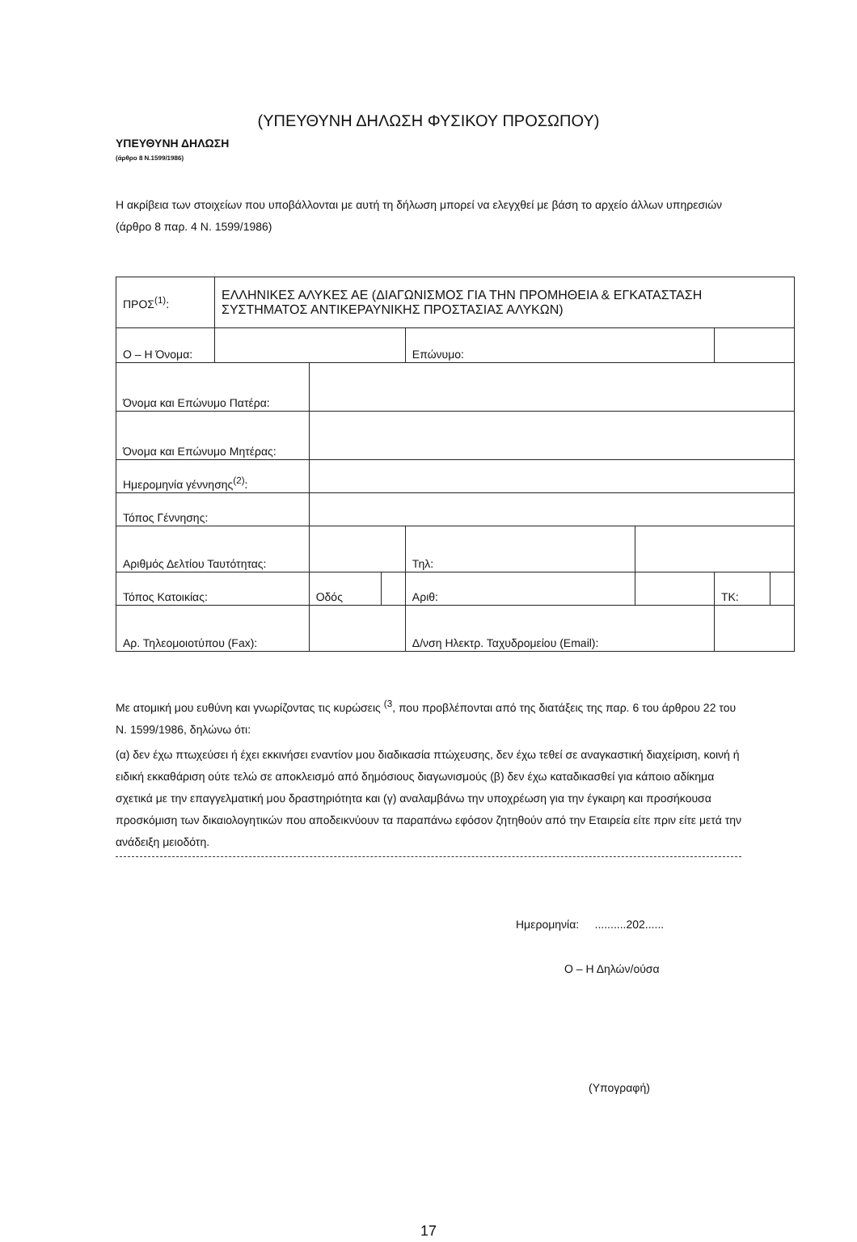(ΥΠΕΥΘΥΝΗ ΔΗΛΩΣΗ ΦΥΣΙΚΟΥ ΠΡΟΣΩΠΟΥ)
ΥΠΕΥΘΥΝΗ ΔΗΛΩΣΗ
(άρθρο 8 Ν.1599/1986)
Η ακρίβεια των στοιχείων που υποβάλλονται με αυτή τη δήλωση μπορεί να ελεγχθεί με βάση το αρχείο άλλων υπηρεσιών (άρθρο 8 παρ. 4 Ν. 1599/1986)
| ΠΡΟΣ<sup>(1)</sup>: | ΕΛΛΗΝΙΚΕΣ ΑΛΥΚΕΣ ΑΕ (ΔΙΑΓΩΝΙΣΜΟΣ ΓΙΑ ΤΗΝ ΠΡΟΜΗΘΕΙΑ & ΕΓΚΑΤΑΣΤΑΣΗ ΣΥΣΤΗΜΑΤΟΣ ΑΝΤΙΚΕΡΑΥΝΙΚΗΣ ΠΡΟΣΤΑΣΙΑΣ ΑΛΥΚΩΝ) | | | | | | |
| Ο – Η Όνομα: | | | | Επώνυμο: | | | |
| Όνομα και Επώνυμο Πατέρα: | | | | | | | |
| Όνομα και Επώνυμο Μητέρας: | | | | | | | |
| Ημερομηνία γέννησης<sup>(2)</sup>: | | | | | | | |
| Τόπος Γέννησης: | | | | | | | |
| Αριθμός Δελτίου Ταυτότητας: | | | | Τηλ: | | | |
| Τόπος Κατοικίας: | | Οδός | | Αριθ: | | ΤΚ: | |
| Αρ. Τηλεομοιοτύπου (Fax): | | | | Δ/νση Ηλεκτρ. Ταχυδρομείου (Email): | | | |
Με ατομική μου ευθύνη και γνωρίζοντας τις κυρώσεις <sup>(3</sup>, που προβλέπονται από της διατάξεις της παρ. 6 του άρθρου 22 του Ν. 1599/1986, δηλώνω ότι:
(α) δεν έχω πτωχεύσει ή έχει εκκινήσει εναντίον μου διαδικασία πτώχευσης, δεν έχω τεθεί σε αναγκαστική διαχείριση, κοινή ή ειδική εκκαθάριση ούτε τελώ σε αποκλεισμό από δημόσιους διαγωνισμούς (β) δεν έχω καταδικασθεί για κάποιο αδίκημα σχετικά με την επαγγελματική μου δραστηριότητα και (γ) αναλαμβάνω την υποχρέωση για την έγκαιρη και προσήκουσα προσκόμιση των δικαιολογητικών που αποδεικνύουν τα παραπάνω εφόσον ζητηθούν από την Εταιρεία είτε πριν είτε μετά την ανάδειξη μειοδότη.
Ημερομηνία: ..........202......
Ο – Η Δηλών/ούσα
(Υπογραφή)
17